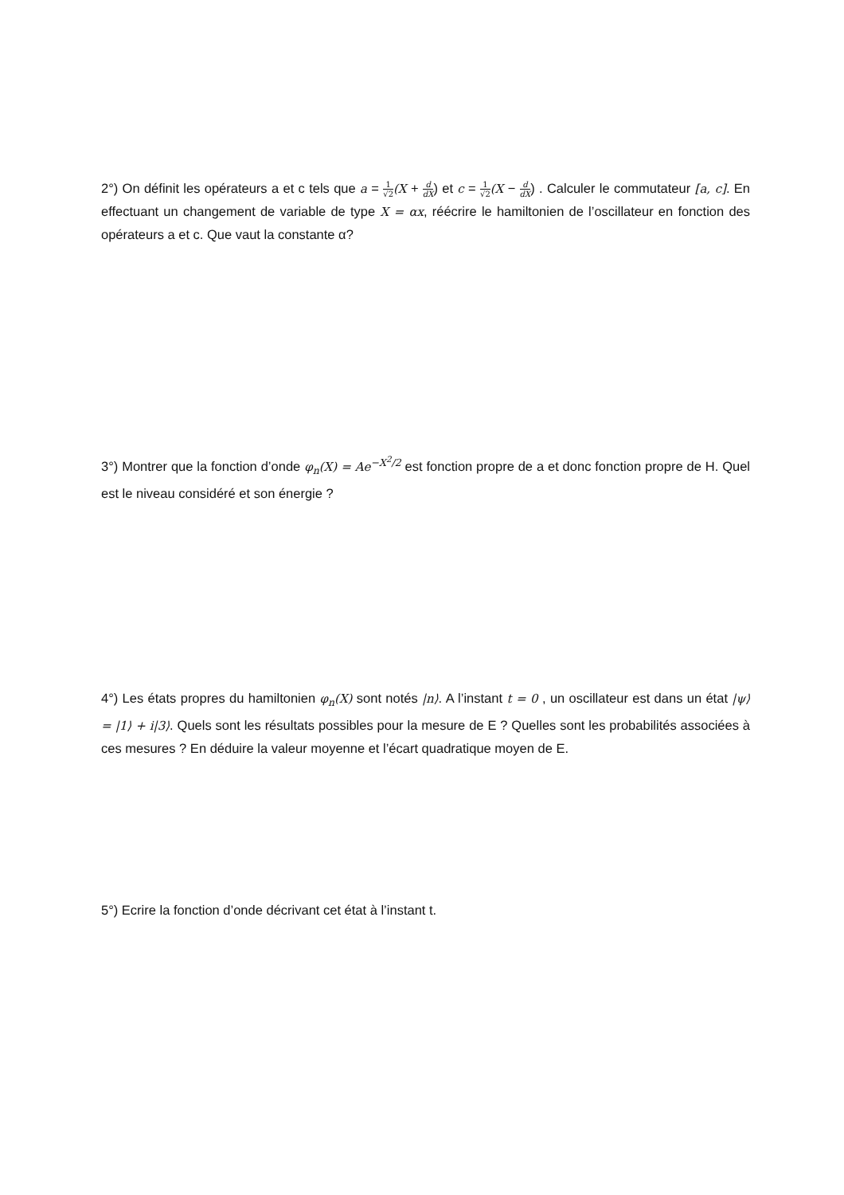2°) On définit les opérateurs a et c tels que a = 1 √2(X + d dX) et c = 1 √2(X − d dX) . Calculer le commutateur [a, c]. En effectuant un changement de variable de type X = αx, réécrire le hamiltonien de l’oscillateur en fonction des opérateurs a et c. Que vaut la constante α?
3°) Montrer que la fonction d’onde φ<sub>n</sub>(X) = Ae<sup>−X<sup>2</sup>/2</sup> est fonction propre de a et donc fonction propre de H. Quel est le niveau considéré et son énergie ?
4°) Les états propres du hamiltonien φ<sub>n</sub>(X) sont notés |n⟩. A l’instant t = 0 , un oscillateur est dans un état |ψ⟩ = |1⟩ + i|3⟩. Quels sont les résultats possibles pour la mesure de E ? Quelles sont les probabilités associées à ces mesures ? En déduire la valeur moyenne et l’écart quadratique moyen de E.
5°) Ecrire la fonction d’onde décrivant cet état à l’instant t.